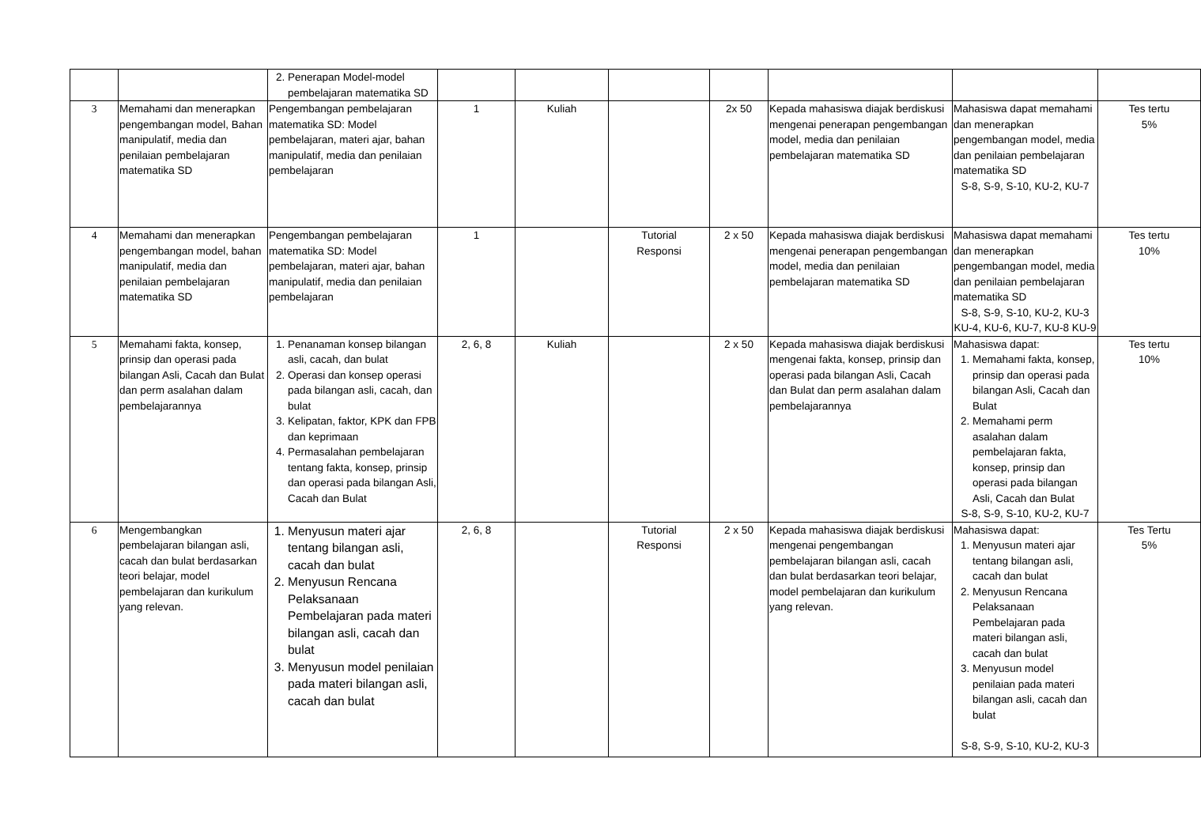| | | 2. Penerapan Model-model pembelajaran matematika SD | | | | | | | |
| 3 | Memahami dan menerapkan pengembangan model, Bahan manipulatif, media dan penilaian pembelajaran matematika SD | Pengembangan pembelajaran matematika SD: Model pembelajaran, materi ajar, bahan manipulatif, media dan penilaian pembelajaran | 1 | Kuliah | | 2x 50 | Kepada mahasiswa diajak berdiskusi mengenai penerapan pengembangan model, media dan penilaian pembelajaran matematika SD | Mahasiswa dapat memahami dan menerapkan pengembangan model, media dan penilaian pembelajaran matematika SD S-8, S-9, S-10, KU-2, KU-7 | Tes tertu 5% |
| 4 | Memahami dan menerapkan pengembangan model, bahan manipulatif, media dan penilaian pembelajaran matematika SD | Pengembangan pembelajaran matematika SD: Model pembelajaran, materi ajar, bahan manipulatif, media dan penilaian pembelajaran | 1 | | Tutorial Responsi | 2 x 50 | Kepada mahasiswa diajak berdiskusi mengenai penerapan pengembangan model, media dan penilaian pembelajaran matematika SD | Mahasiswa dapat memahami dan menerapkan pengembangan model, media dan penilaian pembelajaran matematika SD S-8, S-9, S-10, KU-2, KU-3 KU-4, KU-6, KU-7, KU-8 KU-9 | Tes tertu 10% |
| 5 | Memahami fakta, konsep, prinsip dan operasi pada bilangan Asli, Cacah dan Bulat dan perm asalahan dalam pembelajarannya | 1. Penanaman konsep bilangan asli, cacah, dan bulat 2. Operasi dan konsep operasi pada bilangan asli, cacah, dan bulat 3. Kelipatan, faktor, KPK dan FPB dan keprimaan 4. Permasalahan pembelajaran tentang fakta, konsep, prinsip dan operasi pada bilangan Asli, Cacah dan Bulat | 2, 6, 8 | Kuliah | | 2 x 50 | Kepada mahasiswa diajak berdiskusi mengenai fakta, konsep, prinsip dan operasi pada bilangan Asli, Cacah dan Bulat dan perm asalahan dalam pembelajarannya | Mahasiswa dapat: 1. Memahami fakta, konsep, prinsip dan operasi pada bilangan Asli, Cacah dan Bulat 2. Memahami perm asalahan dalam pembelajaran fakta, konsep, prinsip dan operasi pada bilangan Asli, Cacah dan Bulat S-8, S-9, S-10, KU-2, KU-7 | Tes tertu 10% |
| 6 | Mengembangkan pembelajaran bilangan asli, cacah dan bulat berdasarkan teori belajar, model pembelajaran dan kurikulum yang relevan. | 1. Menyusun materi ajar tentang bilangan asli, cacah dan bulat 2. Menyusun Rencana Pelaksanaan Pembelajaran pada materi bilangan asli, cacah dan bulat 3. Menyusun model penilaian pada materi bilangan asli, cacah dan bulat | 2, 6, 8 | | Tutorial Responsi | 2 x 50 | Kepada mahasiswa diajak berdiskusi mengenai pengembangan pembelajaran bilangan asli, cacah dan bulat berdasarkan teori belajar, model pembelajaran dan kurikulum yang relevan. | Mahasiswa dapat: 1. Menyusun materi ajar tentang bilangan asli, cacah dan bulat 2. Menyusun Rencana Pelaksanaan Pembelajaran pada materi bilangan asli, cacah dan bulat 3. Menyusun model penilaian pada materi bilangan asli, cacah dan bulat S-8, S-9, S-10, KU-2, KU-3 | Tes Tertu 5% |